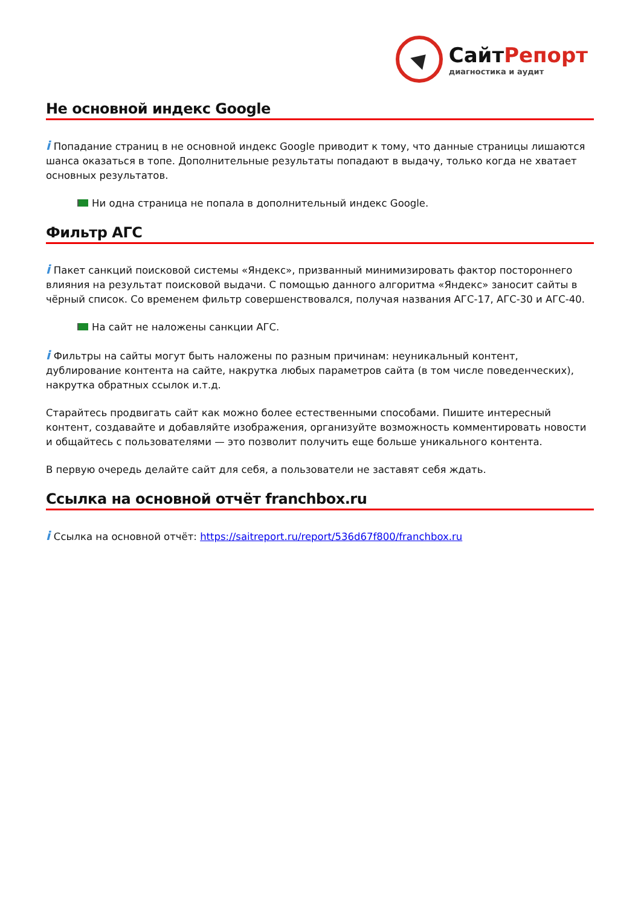СайтРепорт
диагностика и аудит
Не основной индекс Google
i Попадание страниц в не основной индекс Google приводит к тому, что данные страницы лишаются шанса оказаться в топе. Дополнительные результаты попадают в выдачу, только когда не хватает основных результатов.
Ни одна страница не попала в дополнительный индекс Google.
Фильтр АГС
i Пакет санкций поисковой системы «Яндекс», призванный минимизировать фактор постороннего влияния на результат поисковой выдачи. С помощью данного алгоритма «Яндекс» заносит сайты в чёрный список. Со временем фильтр совершенствовался, получая названия АГС-17, АГС-30 и АГС-40.
На сайт не наложены санкции АГС.
i Фильтры на сайты могут быть наложены по разным причинам: неуникальный контент, дублирование контента на сайте, накрутка любых параметров сайта (в том числе поведенческих), накрутка обратных ссылок и.т.д.
Старайтесь продвигать сайт как можно более естественными способами. Пишите интересный контент, создавайте и добавляйте изображения, организуйте возможность комментировать новости и общайтесь с пользователями — это позволит получить еще больше уникального контента.
В первую очередь делайте сайт для себя, а пользователи не заставят себя ждать.
Ссылка на основной отчёт franchbox.ru
i Ссылка на основной отчёт: https://saitreport.ru/report/536d67f800/franchbox.ru